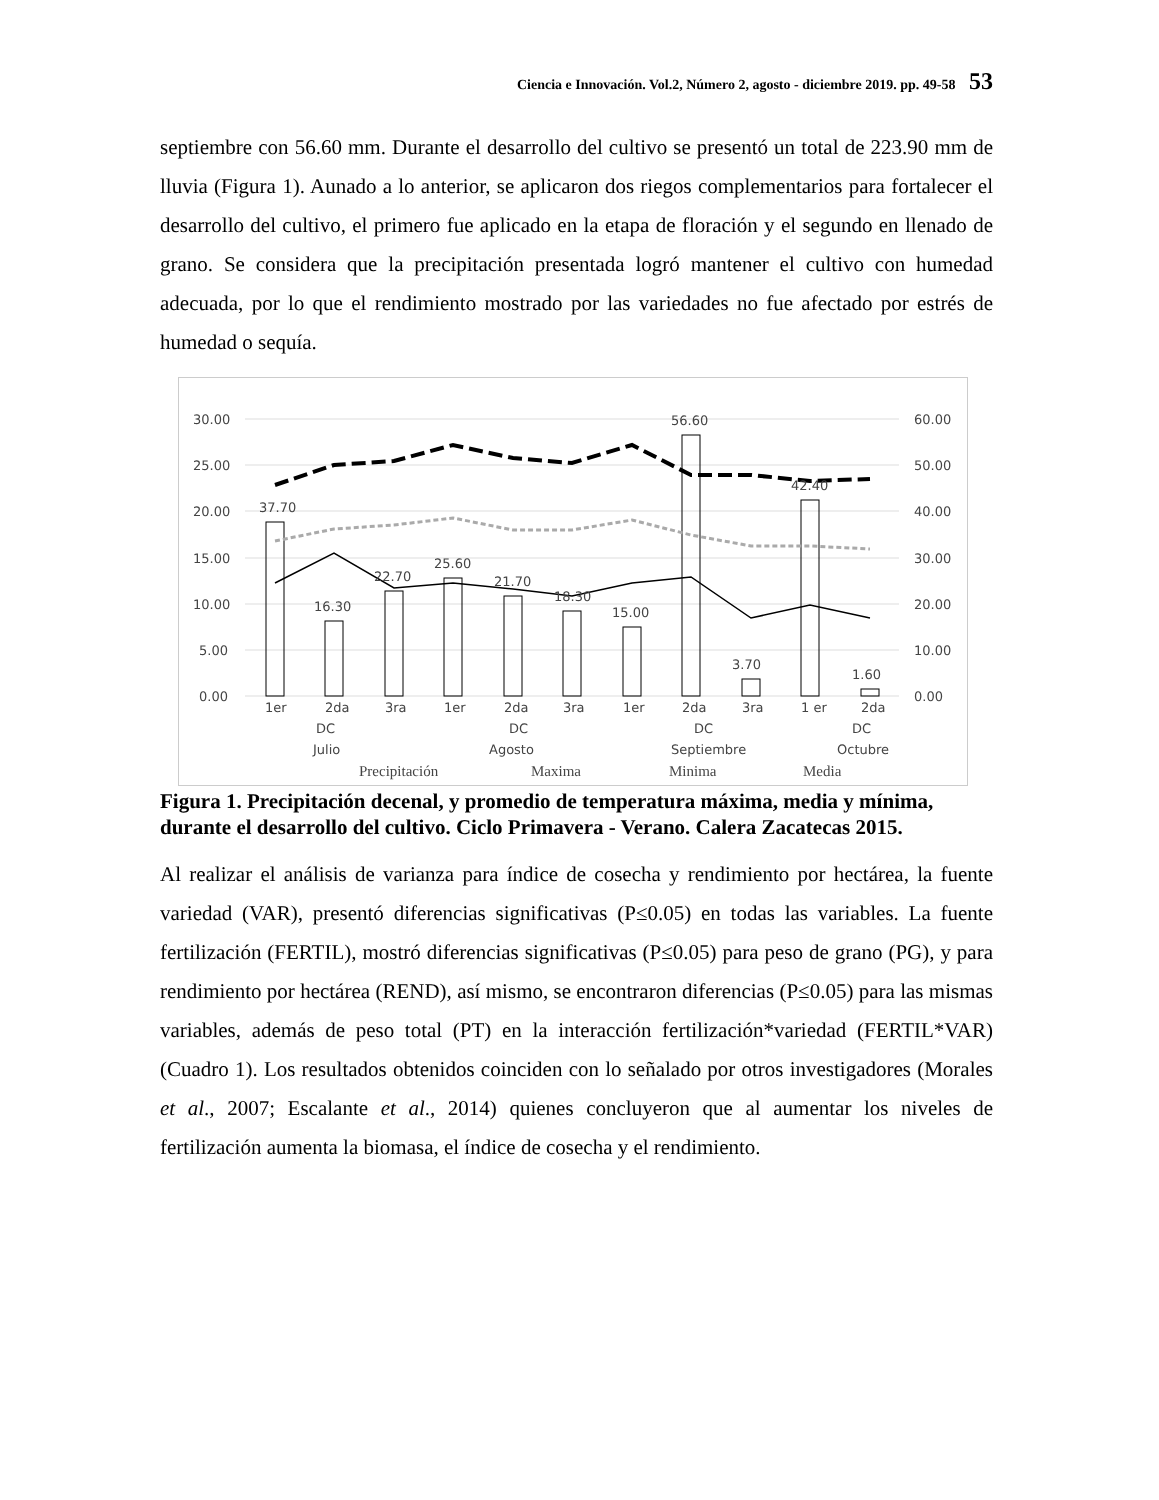Ciencia e Innovación. Vol.2, Número 2, agosto - diciembre 2019. pp. 49-58 53
septiembre con 56.60 mm. Durante el desarrollo del cultivo se presentó un total de 223.90 mm de lluvia (Figura 1). Aunado a lo anterior, se aplicaron dos riegos complementarios para fortalecer el desarrollo del cultivo, el primero fue aplicado en la etapa de floración y el segundo en llenado de grano. Se considera que la precipitación presentada logró mantener el cultivo con humedad adecuada, por lo que el rendimiento mostrado por las variedades no fue afectado por estrés de humedad o sequía.
30.00
25.00
20.00
15.00
10.00
5.00
0.00
60.00
50.00
40.00
30.00
20.00
10.00
0.00
37.70
16.30
22.70
25.60
21.70
18.30
15.00
56.60
3.70
42.40
1.60
1er
2da
3ra
1er
2da
3ra
1er
2da
3ra
1 er
2da
DC
DC
DC
DC
Julio
Agosto
Septiembre
Octubre
Precipitación
Maxima
Minima
Media
Figura 1. Precipitación decenal, y promedio de temperatura máxima, media y mínima, durante el desarrollo del cultivo. Ciclo Primavera - Verano. Calera Zacatecas 2015.
Al realizar el análisis de varianza para índice de cosecha y rendimiento por hectárea, la fuente variedad (VAR), presentó diferencias significativas (P≤0.05) en todas las variables. La fuente fertilización (FERTIL), mostró diferencias significativas (P≤0.05) para peso de grano (PG), y para rendimiento por hectárea (REND), así mismo, se encontraron diferencias (P≤0.05) para las mismas variables, además de peso total (PT) en la interacción fertilización*variedad (FERTIL*VAR) (Cuadro 1). Los resultados obtenidos coinciden con lo señalado por otros investigadores (Morales et al., 2007; Escalante et al., 2014) quienes concluyeron que al aumentar los niveles de fertilización aumenta la biomasa, el índice de cosecha y el rendimiento.